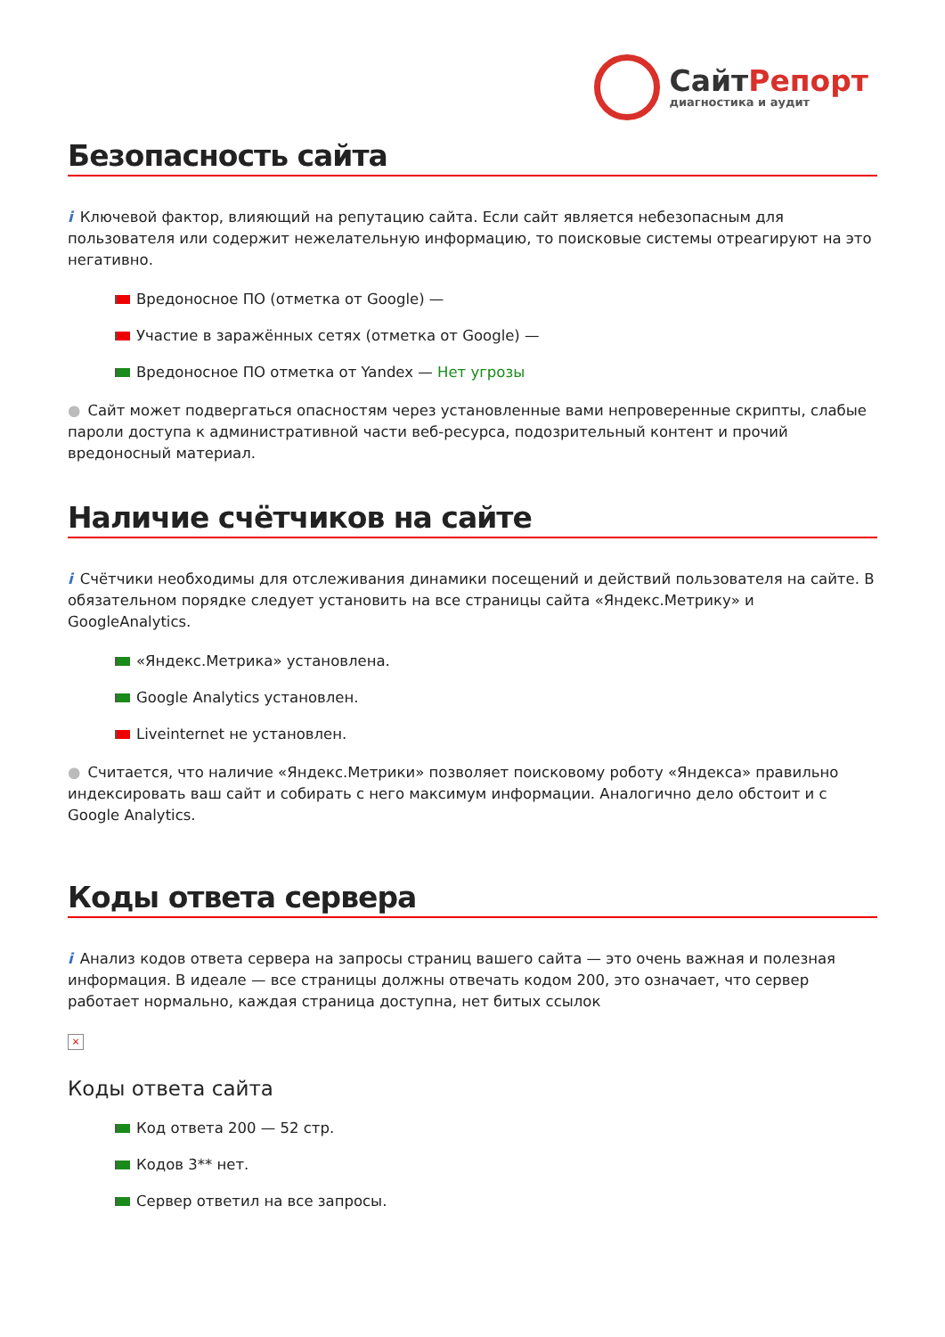Сайт Репорт
диагностика и аудит
Безопасность сайта
i Ключевой фактор, влияющий на репутацию сайта. Если сайт является небезопасным для пользователя или содержит нежелательную информацию, то поисковые системы отреагируют на это негативно.
Вредоносное ПО (отметка от Google) —
Участие в заражённых сетях (отметка от Google) —
Вредоносное ПО отметка от Yandex — Нет угрозы
● Сайт может подвергаться опасностям через установленные вами непроверенные скрипты, слабые пароли доступа к административной части веб-ресурса, подозрительный контент и прочий вредоносный материал.
Наличие счётчиков на сайте
i Счётчики необходимы для отслеживания динамики посещений и действий пользователя на сайте. В обязательном порядке следует установить на все страницы сайта «Яндекс.Метрику» и GoogleAnalytics.
«Яндекс.Метрика» установлена.
Google Analytics установлен.
Liveinternet не установлен.
● Считается, что наличие «Яндекс.Метрики» позволяет поисковому роботу «Яндекса» правильно индексировать ваш сайт и собирать с него максимум информации. Аналогично дело обстоит и с Google Analytics.
Коды ответа сервера
i Анализ кодов ответа сервера на запросы страниц вашего сайта — это очень важная и полезная информация. В идеале — все страницы должны отвечать кодом 200, это означает, что сервер работает нормально, каждая страница доступна, нет битых ссылок
×
Коды ответа сайта
Код ответа 200 — 52 стр.
Кодов 3** нет.
Сервер ответил на все запросы.